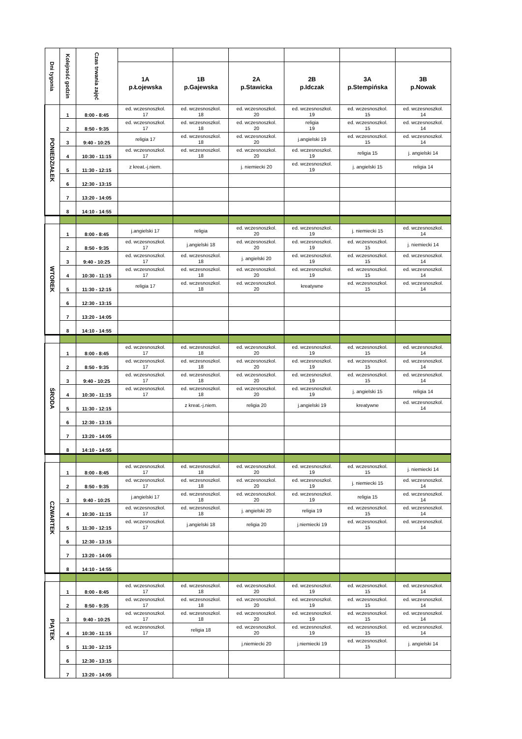| Dni tygonia | Kolejność godzin | Czas trwania zajęć | | | | | | |
| | | | 1A p.Łojewska | 1B p.Gajewska | 2A p.Stawicka | 2B p.Idczak | 3A p.Stempińska | 3B p.Nowak |
| PONIEDZIAŁEK | 1 | 8:00 - 8:45 | ed. wczesnoszkol. 17 | ed. wczesnoszkol. 18 | ed. wczesnoszkol. 20 | ed. wczesnoszkol. 19 | ed. wczesnoszkol. 15 | ed. wczesnoszkol. 14 |
| | 2 | 8:50 - 9:35 | ed. wczesnoszkol. 17 | ed. wczesnoszkol. 18 | ed. wczesnoszkol. 20 | religia 19 | ed. wczesnoszkol. 15 | ed. wczesnoszkol. 14 |
| | 3 | 9:40 - 10:25 | religia 17 | ed. wczesnoszkol. 18 | ed. wczesnoszkol. 20 | j.angielski 19 | ed. wczesnoszkol. 15 | ed. wczesnoszkol. 14 |
| | 4 | 10:30 - 11:15 | ed. wczesnoszkol. 17 | ed. wczesnoszkol. 18 | ed. wczesnoszkol. 20 | ed. wczesnoszkol. 19 | religia 15 | j. angielski 14 |
| | 5 | 11:30 - 12:15 | z kreat.-j.niem. | | j. niemiecki 20 | ed. wczesnoszkol. 19 | j. angielski 15 | religia 14 |
| | 6 | 12:30 - 13:15 | | | | | | |
| | 7 | 13:20 - 14:05 | | | | | | |
| | 8 | 14:10 - 14:55 | | | | | | |
| WTOREK | 1 | 8:00 - 8:45 | j.angielski 17 | religia | ed. wczesnoszkol. 20 | ed. wczesnoszkol. 19 | j. niemiecki 15 | ed. wczesnoszkol. 14 |
| | 2 | 8:50 - 9:35 | ed. wczesnoszkol. 17 | j.angielski 18 | ed. wczesnoszkol. 20 | ed. wczesnoszkol. 19 | ed. wczesnoszkol. 15 | j. niemiecki 14 |
| | 3 | 9:40 - 10:25 | ed. wczesnoszkol. 17 | ed. wczesnoszkol. 18 | j. angielski 20 | ed. wczesnoszkol. 19 | ed. wczesnoszkol. 15 | ed. wczesnoszkol. 14 |
| | 4 | 10:30 - 11:15 | ed. wczesnoszkol. 17 | ed. wczesnoszkol. 18 | ed. wczesnoszkol. 20 | ed. wczesnoszkol. 19 | ed. wczesnoszkol. 15 | ed. wczesnoszkol. 14 |
| | 5 | 11:30 - 12:15 | religia 17 | ed. wczesnoszkol. 18 | ed. wczesnoszkol. 20 | kreatywne | ed. wczesnoszkol. 15 | ed. wczesnoszkol. 14 |
| | 6 | 12:30 - 13:15 | | | | | | |
| | 7 | 13:20 - 14:05 | | | | | | |
| | 8 | 14:10 - 14:55 | | | | | | |
| ŚRODA | 1 | 8:00 - 8:45 | ed. wczesnoszkol. 17 | ed. wczesnoszkol. 18 | ed. wczesnoszkol. 20 | ed. wczesnoszkol. 19 | ed. wczesnoszkol. 15 | ed. wczesnoszkol. 14 |
| | 2 | 8:50 - 9:35 | ed. wczesnoszkol. 17 | ed. wczesnoszkol. 18 | ed. wczesnoszkol. 20 | ed. wczesnoszkol. 19 | ed. wczesnoszkol. 15 | ed. wczesnoszkol. 14 |
| | 3 | 9:40 - 10:25 | ed. wczesnoszkol. 17 | ed. wczesnoszkol. 18 | ed. wczesnoszkol. 20 | ed. wczesnoszkol. 19 | ed. wczesnoszkol. 15 | ed. wczesnoszkol. 14 |
| | 4 | 10:30 - 11:15 | ed. wczesnoszkol. 17 | ed. wczesnoszkol. 18 | ed. wczesnoszkol. 20 | ed. wczesnoszkol. 19 | j. angielski 15 | religia 14 |
| | 5 | 11:30 - 12:15 | | z kreat.-j.niem. | religia 20 | j.angielski 19 | kreatywne | ed. wczesnoszkol. 14 |
| | 6 | 12:30 - 13:15 | | | | | | |
| | 7 | 13:20 - 14:05 | | | | | | |
| | 8 | 14:10 - 14:55 | | | | | | |
| CZWARTEK | 1 | 8:00 - 8:45 | ed. wczesnoszkol. 17 | ed. wczesnoszkol. 18 | ed. wczesnoszkol. 20 | ed. wczesnoszkol. 19 | ed. wczesnoszkol. 15 | j. niemiecki 14 |
| | 2 | 8:50 - 9:35 | ed. wczesnoszkol. 17 | ed. wczesnoszkol. 18 | ed. wczesnoszkol. 20 | ed. wczesnoszkol. 19 | j. niemiecki 15 | ed. wczesnoszkol. 14 |
| | 3 | 9:40 - 10:25 | j.angielski 17 | ed. wczesnoszkol. 18 | ed. wczesnoszkol. 20 | ed. wczesnoszkol. 19 | religia 15 | ed. wczesnoszkol. 14 |
| | 4 | 10:30 - 11:15 | ed. wczesnoszkol. 17 | ed. wczesnoszkol. 18 | j. angielski 20 | religia 19 | ed. wczesnoszkol. 15 | ed. wczesnoszkol. 14 |
| | 5 | 11:30 - 12:15 | ed. wczesnoszkol. 17 | j.angielski 18 | religia 20 | j.niemiecki 19 | ed. wczesnoszkol. 15 | ed. wczesnoszkol. 14 |
| | 6 | 12:30 - 13:15 | | | | | | |
| | 7 | 13:20 - 14:05 | | | | | | |
| | 8 | 14:10 - 14:55 | | | | | | |
| PIĄTEK | 1 | 8:00 - 8:45 | ed. wczesnoszkol. 17 | ed. wczesnoszkol. 18 | ed. wczesnoszkol. 20 | ed. wczesnoszkol. 19 | ed. wczesnoszkol. 15 | ed. wczesnoszkol. 14 |
| | 2 | 8:50 - 9:35 | ed. wczesnoszkol. 17 | ed. wczesnoszkol. 18 | ed. wczesnoszkol. 20 | ed. wczesnoszkol. 19 | ed. wczesnoszkol. 15 | ed. wczesnoszkol. 14 |
| | 3 | 9:40 - 10:25 | ed. wczesnoszkol. 17 | ed. wczesnoszkol. 18 | ed. wczesnoszkol. 20 | ed. wczesnoszkol. 19 | ed. wczesnoszkol. 15 | ed. wczesnoszkol. 14 |
| | 4 | 10:30 - 11:15 | ed. wczesnoszkol. 17 | religia 18 | ed. wczesnoszkol. 20 | ed. wczesnoszkol. 19 | ed. wczesnoszkol. 15 | ed. wczesnoszkol. 14 |
| | 5 | 11:30 - 12:15 | | | j.niemiecki 20 | j.niemiecki 19 | ed. wczesnoszkol. 15 | j. angielski 14 |
| | 6 | 12:30 - 13:15 | | | | | | |
| | 7 | 13:20 - 14:05 | | | | | | |